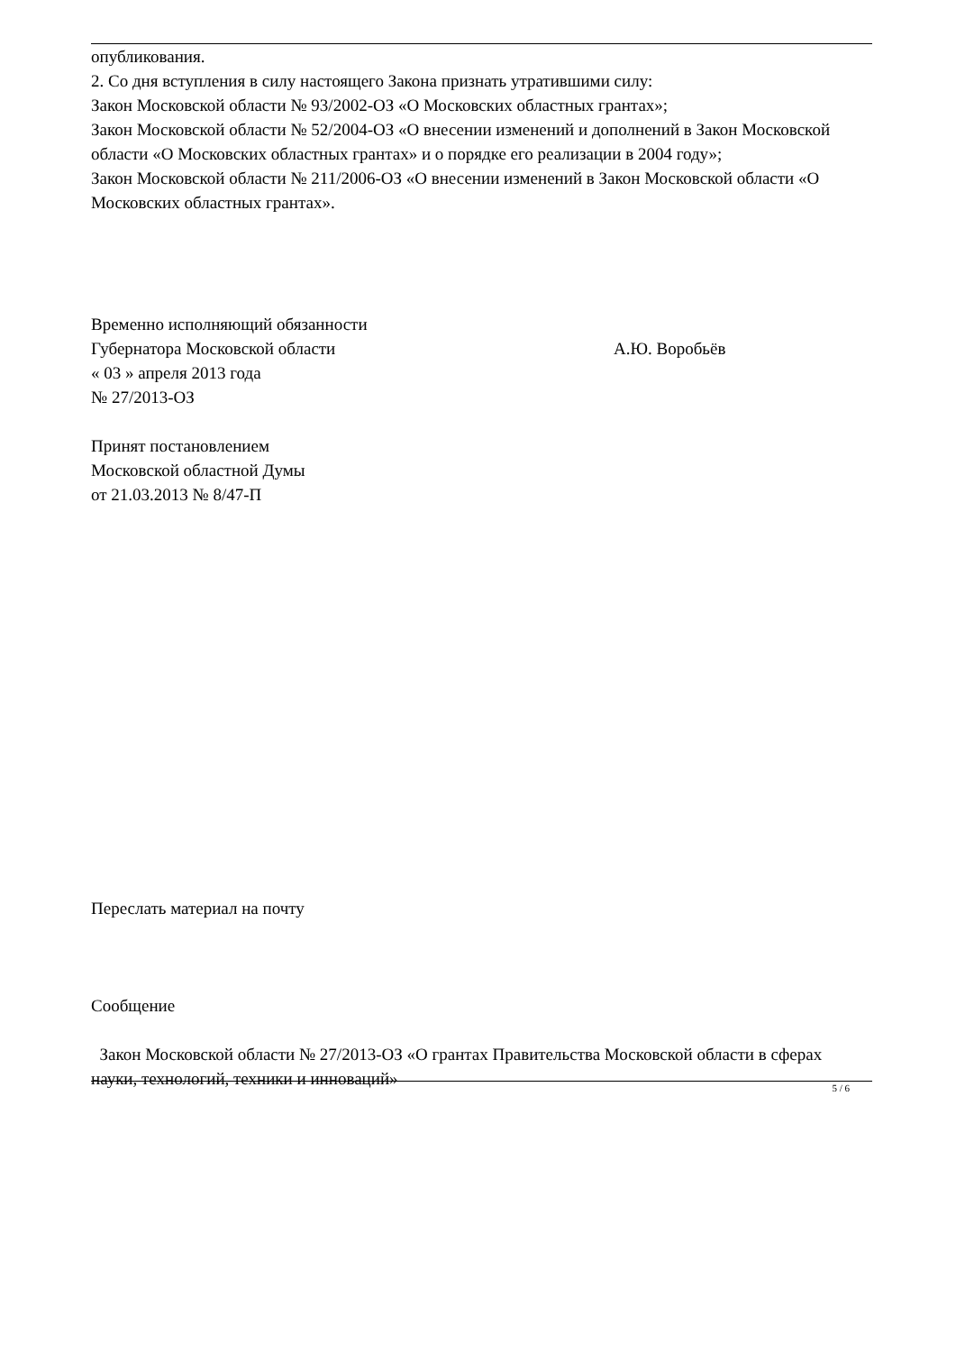опубликования.
2. Со дня вступления в силу настоящего Закона признать утратившими силу:
Закон Московской области № 93/2002-ОЗ «О Московских областных грантах»;
Закон Московской области № 52/2004-ОЗ «О внесении изменений и дополнений в Закон Московской области «О Московских областных грантах» и о порядке его реализации в 2004 году»;
Закон Московской области № 211/2006-ОЗ «О внесении изменений в Закон Московской области «О Московских областных грантах».
Временно исполняющий обязанности
Губернатора Московской области А.Ю. Воробьёв
« 03 » апреля 2013 года
№ 27/2013-ОЗ
Принят постановлением
Московской областной Думы
от 21.03.2013 № 8/47-П
Переслать материал на почту
Сообщение
Закон Московской области № 27/2013-ОЗ «О грантах Правительства Московской области в сферах науки, технологий, техники и инноваций»
5 / 6